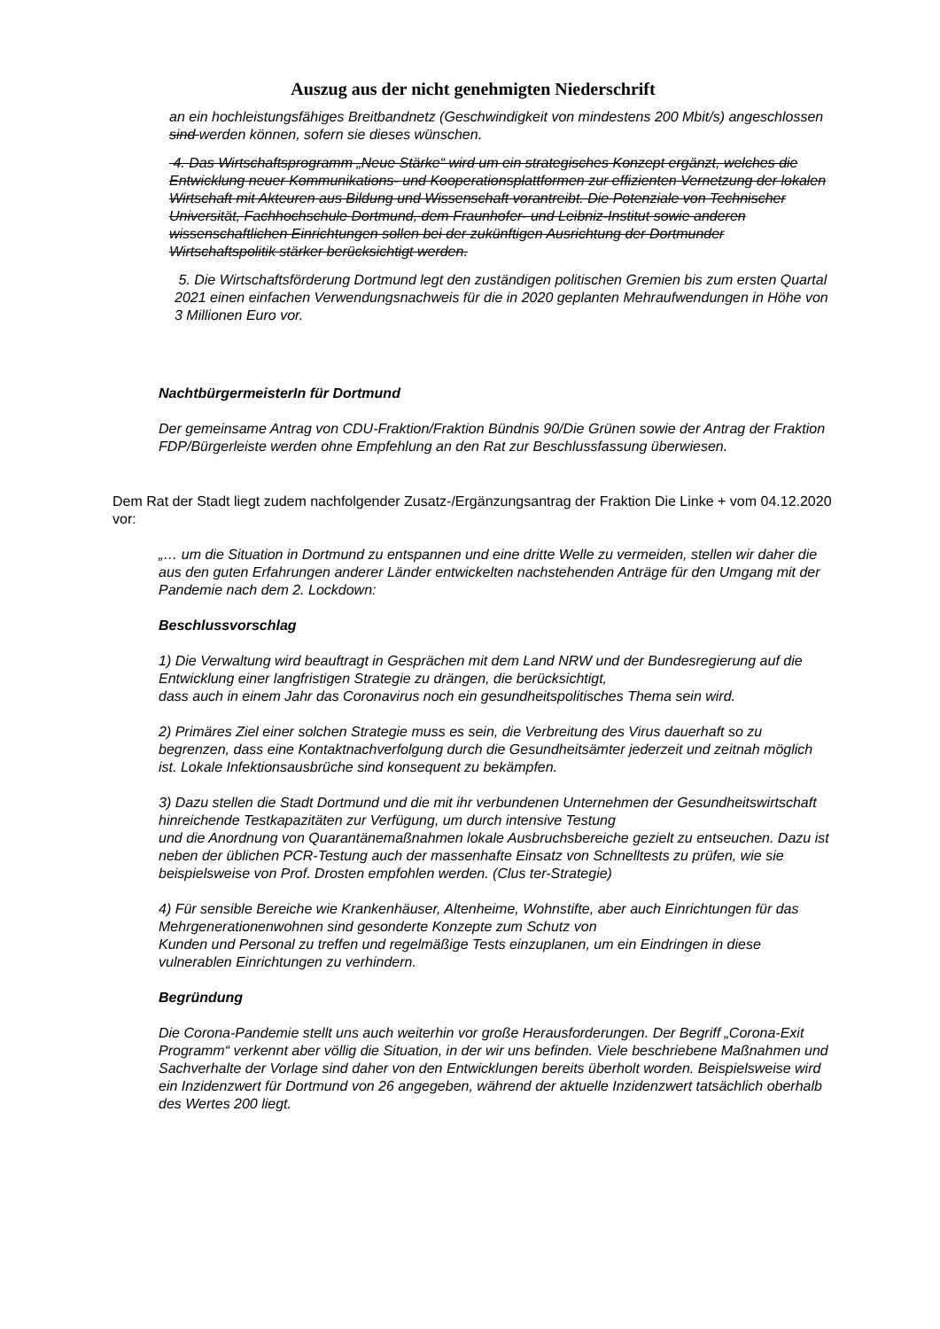Auszug aus der nicht genehmigten Niederschrift
an ein hochleistungsfähiges Breitbandnetz (Geschwindigkeit von mindestens 200 Mbit/s) angeschlossen sind werden können, sofern sie dieses wünschen.
4. Das Wirtschaftsprogramm „Neue Stärke“ wird um ein strategisches Konzept ergänzt, welches die Entwicklung neuer Kommunikations- und Kooperationsplattformen zur effizienten Vernetzung der lokalen Wirtschaft mit Akteuren aus Bildung und Wissenschaft vorantreibt. Die Potenziale von Technischer Universität, Fachhochschule Dortmund, dem Fraunhofer- und Leibniz-Institut sowie anderen wissenschaftlichen Einrichtungen sollen bei der zukünftigen Ausrichtung der Dortmunder Wirtschaftspolitik stärker berücksichtigt werden.
5. Die Wirtschaftsförderung Dortmund legt den zuständigen politischen Gremien bis zum ersten Quartal 2021 einen einfachen Verwendungsnachweis für die in 2020 geplanten Mehraufwendungen in Höhe von 3 Millionen Euro vor.
NachtbürgermeisterIn für Dortmund
Der gemeinsame Antrag von CDU-Fraktion/Fraktion Bündnis 90/Die Grünen sowie der Antrag der Fraktion FDP/Bürgerleiste werden ohne Empfehlung an den Rat zur Beschlussfassung überwiesen.
Dem Rat der Stadt liegt zudem nachfolgender Zusatz-/Ergänzungsantrag der Fraktion Die Linke + vom 04.12.2020 vor:
„… um die Situation in Dortmund zu entspannen und eine dritte Welle zu vermeiden, stellen wir daher die aus den guten Erfahrungen anderer Länder entwickelten nachstehenden Anträge für den Umgang mit der Pandemie nach dem 2. Lockdown:
Beschlussvorschlag
1) Die Verwaltung wird beauftragt in Gesprächen mit dem Land NRW und der Bundesregierung auf die Entwicklung einer langfristigen Strategie zu drängen, die berücksichtigt,
dass auch in einem Jahr das Coronavirus noch ein gesundheitspolitisches Thema sein wird.
2) Primäres Ziel einer solchen Strategie muss es sein, die Verbreitung des Virus dauerhaft so zu begrenzen, dass eine Kontaktnachverfolgung durch die Gesundheitsämter jederzeit und zeitnah möglich ist. Lokale Infektionsausbrüche sind konsequent zu bekämpfen.
3) Dazu stellen die Stadt Dortmund und die mit ihr verbundenen Unternehmen der Gesundheitswirtschaft
hinreichende Testkapazitäten zur Verfügung, um durch intensive Testung
und die Anordnung von Quarantänemaßnahmen lokale Ausbruchsbereiche gezielt zu entseuchen. Dazu ist neben der üblichen PCR-Testung auch der massenhafte Einsatz von Schnelltests zu prüfen, wie sie beispielsweise von Prof. Drosten empfohlen werden. (Clus ter-Strategie)
4) Für sensible Bereiche wie Krankenhäuser, Altenheime, Wohnstifte, aber auch Einrichtungen für das Mehrgenerationenwohnen sind gesonderte Konzepte zum Schutz von
Kunden und Personal zu treffen und regelmäßige Tests einzuplanen, um ein Eindringen in diese vulnerablen Einrichtungen zu verhindern.
Begründung
Die Corona-Pandemie stellt uns auch weiterhin vor große Herausforderungen. Der Begriff „Corona-Exit Programm“ verkennt aber völlig die Situation, in der wir uns befinden. Viele beschriebene Maßnahmen und Sachverhalte der Vorlage sind daher von den Entwicklungen bereits überholt worden. Beispielsweise wird ein Inzidenzwert für Dortmund von 26 angegeben, während der aktuelle Inzidenzwert tatsächlich oberhalb des Wertes 200 liegt.